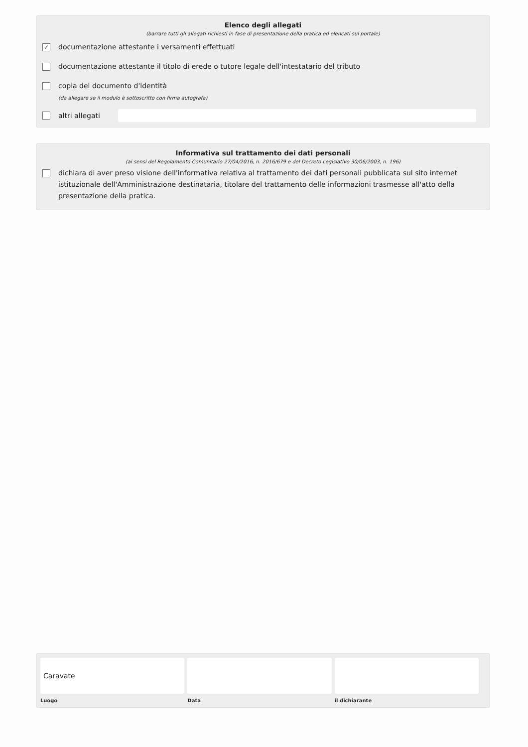Elenco degli allegati
(barrare tutti gli allegati richiesti in fase di presentazione della pratica ed elencati sul portale)
✓
documentazione attestante i versamenti effettuati
documentazione attestante il titolo di erede o tutore legale dell'intestatario del tributo
copia del documento d'identità
(da allegare se il modulo è sottoscritto con firma autografa)
altri allegati
Informativa sul trattamento dei dati personali
(ai sensi del Regolamento Comunitario 27/04/2016, n. 2016/679 e del Decreto Legislativo 30/06/2003, n. 196)
dichiara di aver preso visione dell'informativa relativa al trattamento dei dati personali pubblicata sul sito internet istituzionale dell'Amministrazione destinataria, titolare del trattamento delle informazioni trasmesse all'atto della presentazione della pratica.
Caravate
Luogo
Data il dichiarante